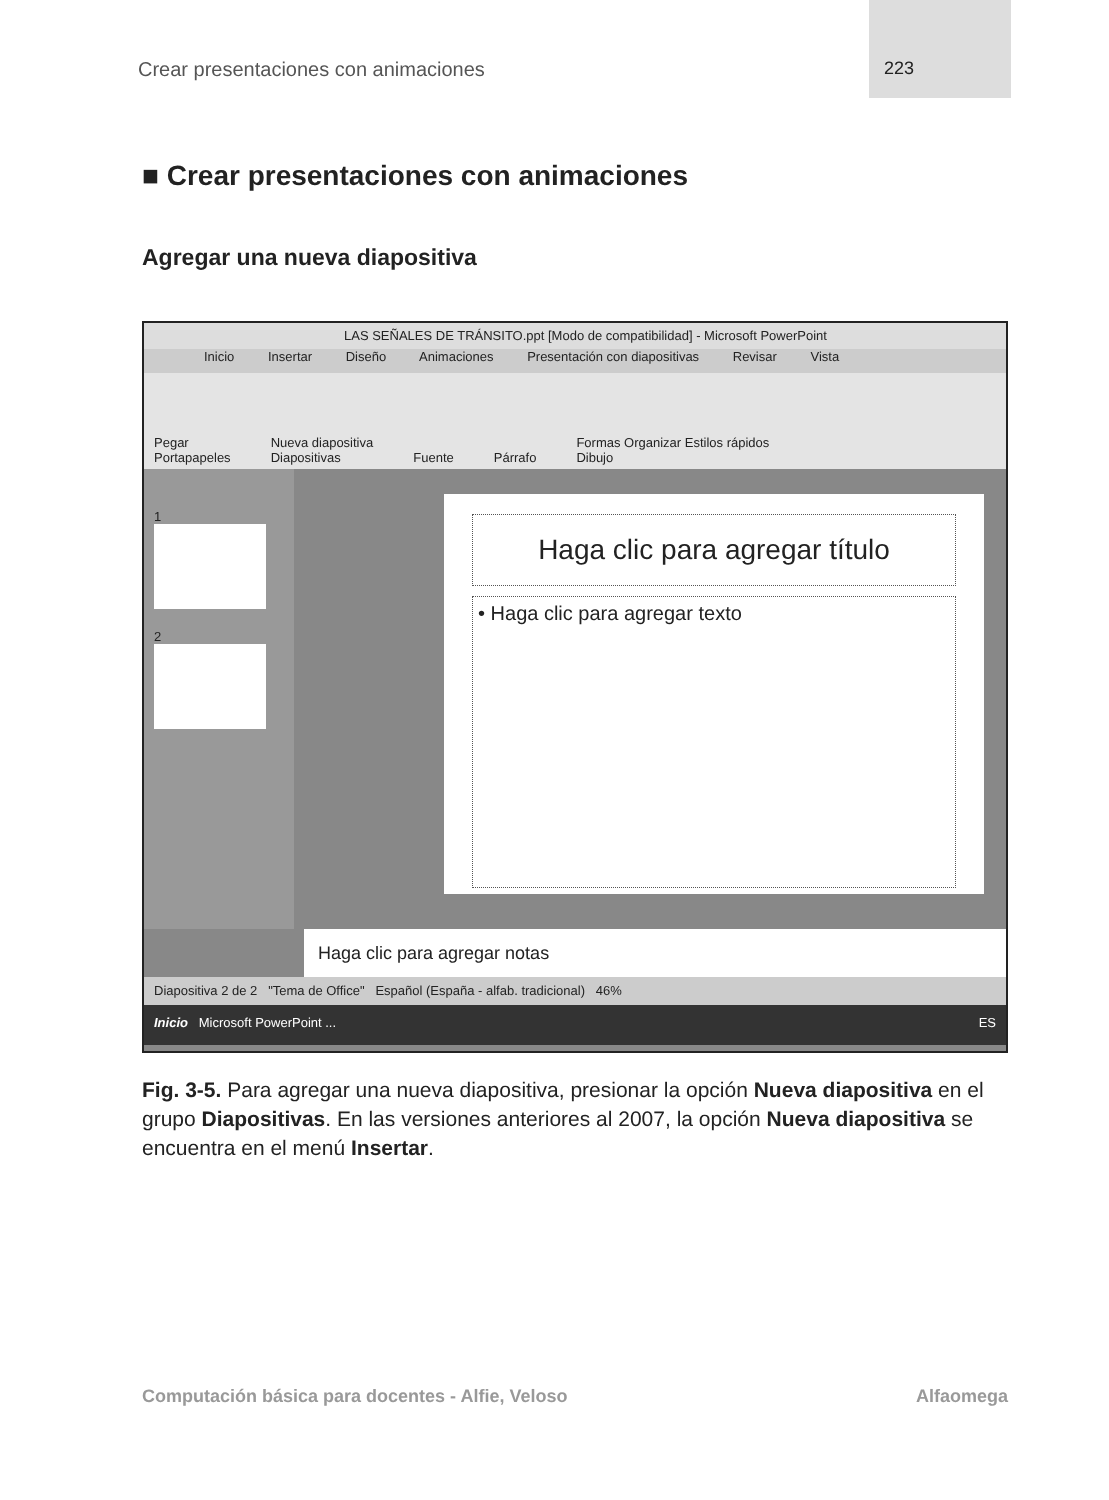Crear presentaciones con animaciones
223
■ Crear presentaciones con animaciones
Agregar una nueva diapositiva
LAS SEÑALES DE TRÁNSITO.ppt [Modo de compatibilidad] - Microsoft PowerPoint
Inicio Insertar Diseño Animaciones Presentación con diapositivas Revisar Vista
Pegar
Portapapeles Nueva diapositiva
Diapositivas Fuente Párrafo Formas Organizar Estilos rápidos
Dibujo
1
2
Haga clic para agregar título
• Haga clic para agregar texto
Haga clic para agregar notas
Diapositiva 2 de 2 "Tema de Office" Español (España - alfab. tradicional) 46%
Inicio Microsoft PowerPoint ... ES
Fig. 3-5. Para agregar una nueva diapositiva, presionar la opción Nueva diapositiva en el grupo Diapositivas. En las versiones anteriores al 2007, la opción Nueva diapositiva se encuentra en el menú Insertar.
Computación básica para docentes - Alfie, Veloso Alfaomega